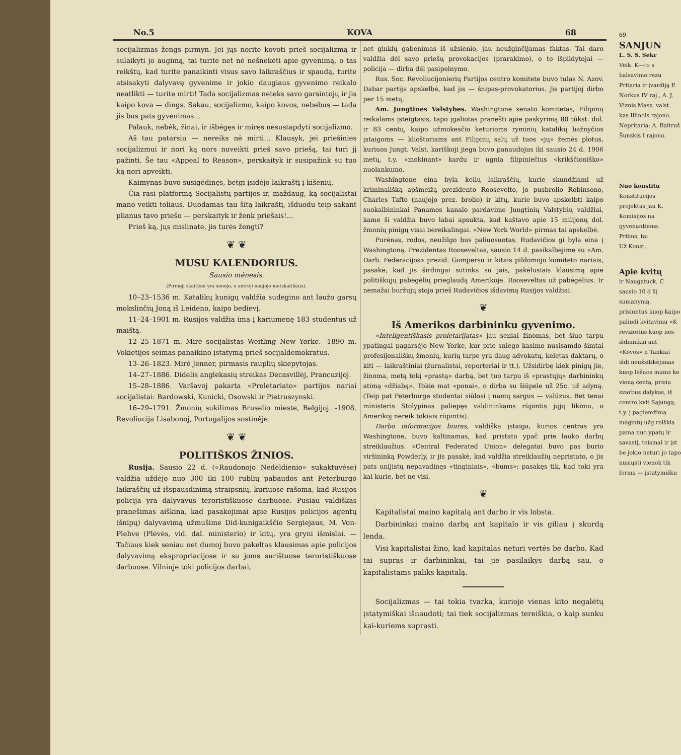No.5 KOVA 68
socijalizmas žengs pirmyn. Jei jųs norite kovoti prieš socijalizmą ir sulaikyti jo augimą, tai turite net nė nešnekėti apie gyvenimą, o tas reikštų, kad turite panaikinti visus savo laikraščius ir spaudą, turite atsisakyti dalyvavę gyvenime ir jokio daugiaus gyvenimo reikalo neatlikti — turite mirti! Tada socijalizmas neteks savo garsintojų ir jis kaipo kova — dings. Sakau, socijalizmo, kaipo kovos, nebebus — tada jis bus pats gyvenimas...
Palauk, nebėk, žinai, ir išbėgęs ir miręs nesustapdyti socijalizmo.
Aš tau patarsiu — nereiks nė mirti... Klausyk, jei priešinies socijalizmui ir nori ką nors nuveikti prieš savo priešą, tai turi jį pažinti. Še tau «Appeal to Reason», perskaityk ir susipažink su tuo ką nori apveikti.
Kaimynas buvo susigėdinęs, betgi įsidėjo laikraštį į kišenių.
Čia rasi platformą Socijalistų partijos ir, maždaug, ką socijalistai mano veikti toliaus. Duodamas tau šitą laikraštį, išduodu teip sakant plianus tavo priešo — perskaityk ir ženk priešais!...
Prieš ką, jųs mislinate, jis turės žengti?
❦ ❦
MUSU KALENDORIUS.
Sausio mėnesis.
(Pirmoji skaitlinė yra senojo, o antroji naujojo metskaitliaus).
10–23–1536 m. Katalikų kunigų valdžia sudegino ant laužo garsų mokslinčių Joną iš Leideno, kaipo bedievį.
11–24–1901 m. Rusijos valdžia ima į kariumenę 183 studentus už maištą.
12–25–1871 m. Mirė socijalistas Weitling New Yorke. -1890 m. Vokietijos seimas panaikino įstatymą prieš socijaldemokratus.
13–26–1823. Mirė Jenner, pirmasis rauplių skiepytojas.
14–27–1886. Didelis anglekasių streikas Decasvillėj, Prancuzijoj.
15–28–1886. Varšavoj pakarta «Proletariato» partijos nariai socijalistai: Bardowski, Kunicki, Osowski ir Pietruszynski.
16–29–1791. Žmonių sukilimas Bruselio mieste, Belgijoj. -1908. Revoliucija Lisabonoj, Portugalijos sostinėje.
❦ ❦
POLITIŠKOS ŽINIOS.
Rusija. Sausio 22 d. («Raudonojo Nedėldienio» sukaktuvėse) valdžia uždėjo nuo 300 iki 100 rublių pabaudos ant Peterburgo laikraščių už išspausdinimą straipsnių, kuriuose rašoma, kad Rusijos policija yra dalyvavus teroristiškuose darbuose. Pusiau valdiškas pranešimas aiškina, kad pasakojimai apie Rusijos policijos agentų (šnipų) dalyvavimą užmušime Did-kunigaikščio Sergiejaus, M. Von-Plehve (Plėvės, vid. dal. ministerio) ir kitų, yra gryni išmislai. — Tačiaus kiek seniau net dumoj buvo pakeltas klausimas apie policijos dalyvavimą ekspropriacijose ir su joms surištuose teroristiškuose darbuose. Vilniuje toki policijos darbai,
net ginklų gabenimas iš užsienio, jau neužginčijamas faktas. Tai daro valdžia dėl savo priešų provokacijos (prarakimo), o to išpildytojai — policija — dirba dėl pasipelnymo.
Rus. Soc. Revoliucijonierių Partijos centro komitete buvo tulas N. Azov. Dabar partija apskelbė, kad jis — šnipas-provokatorius. Jis partijoj dirbo per 15 metų.
Am. Jungtines Valstybes. Washingtone senato komitetas, Filipinų reikalams įsteigtasis, tapo įgaliotas pranešti apie paskyrimą 80 tūkst. dol. ir 83 centų, kaipo užmokesčio keturioms ryminių katalikų bažnyčios įstaigoms — klioštoriams ant Filipinų salų už tuos «jų» žemės plotus, kuriuos Jungt. Valst. kariškoji jiega buvo panaudojus iki sausio 24 d. 1906 metų, t.y. «mokinant» kardu ir ugnia filipiniečius «krikščioniško» nuolankumo.
Washingtone eina byla kelių laikraščių, kurie skundžiami už kriminališką apšmeižą prezidento Roosevelto, jo pusbrolio Robinsono, Charles Tafto (naujojo prez. brolio) ir kitų, kurie buvo apskelbti kaipo suokalbininkai Panamos kanalo pardavime Jungtinių Valstybių valdžiai, kame ši valdžia buvo labai apsukta, kad kaštavo apie 15 milijonų dol. žmonių pinigų visai bereikalingai. «New York World» pirmas tai apskelbė.
Purėnas, rodos, neužilgo bus paliuosuotas. Rudavičios gi byla eina į Washingtoną. Prezidentas Rooseveltas, sausio 14 d. pasikalbėjime su «Am. Darb. Federacijos» prezid. Gompersu ir kitais pildomojo komiteto nariais, pasakė, kad jis širdingai sutinka su jais, pakėlusiais klausimą apie politiškųjų pabėgėlių prieglaudą Amerikoje. Rooseveltas už pabėgėlius. Ir nemažai buržujų stoja prieš Rudavičios išdavimą Rusijos valdžiai.
❦
Iš Amerikos darbininku gyvenimo.
«Inteligentiškasis proletarijatas» jau seniai žinomas, bet šiuo tarpu ypatingai pagarsėjo New Yorke, kur prie sniego kasimo nusisamdo šimtai profesijonališkų žmonių, kurių tarpe yra daug advokatų, keletas daktarų, o kiti — laikraštiniai (žurnalistai, reporteriai ir tt.). Užsidirbę kiek pinigų jie, žinoma, metą tokį «prastą» darbą, bet tuo tarpu iš «prastųjų» darbininkų atimą «džiabą». Tokie mat «ponai», o dirba su šiūpele už 25c. už adyną. (Teip pat Peterburge studentai siūlosi į namų sargus — valūzus. Bet tenai ministeris Stolypinas paliepęs valdininkams rūpintis jųjų likimu, o Amerikoj nereik tokiais rūpintis).
Darbo informacijos biuras, valdiška įstaiga, kurios centras yra Washingtone, buvo kaltinamas, kad pristato ypač prie lauko darbų streiklaužius. «Central Federated Union» delegatai buvo pas burio viršininką Powderly, ir jis pasakė, kad valdžia streiklaužių nepristato, o jis pats unijistų nepavadinęs «tinginiais», «bums»; pasakęs tik, kad toki yra kai kurie, bet ne visi.
❦
Kapitalistai maino kapitalą ant darbo ir vis lobsta.
Darbininkai maino darbą ant kapitalo ir vis giliau į skurdą lenda.
Visi kapitalistai žino, kad kapitalas neturi vertės be darbo. Kad tai supras ir darbininkai, tai jie pasilaikys darbą sau, o kapitalistams paliks kapitalą.
Socijalizmas — tai tokia tvarka, kurioje vienas kito negalėtų įstatymiškai išnaudoti; tai tiek socijalizmas tereiškia, o kaip sunku kai-kuriems suprasti.
69
SANJUN
L. S. S. Sekr
Veik. K—to s balsavimo rezu Pritaria ir įvardiją P. Norkus IV raj., A. J. Viznis Mass. valst. kas Illinois rajono.
Nepritaria: A. Baltruš Šunskis I rajono.
Nuo konstitu
Konstitucijos projektas jau K. Komisijos na gyvenantiems. Priims, tai
Už Konst.
Apie kvitų
ir Naugatuck, C sausio 10 d šį sumanymą. prisiuntus kuop kaipo paliudi kvitavimu «K revizorius kuop nes išdininkai ant «Kovos» n Tankiai išdi neužsitikėjimas kuop lėšuos mums ke vieną centą, prisiu svarbus dalykas, iš centro kvit Sąjungą, t.y. j paglemžimą mėgintų užg reiškia pama nuo ypatų ir savastį. teismai ir įst be jokio neturi jo tapo nusiųsti vienok tik forma — įstatymišku